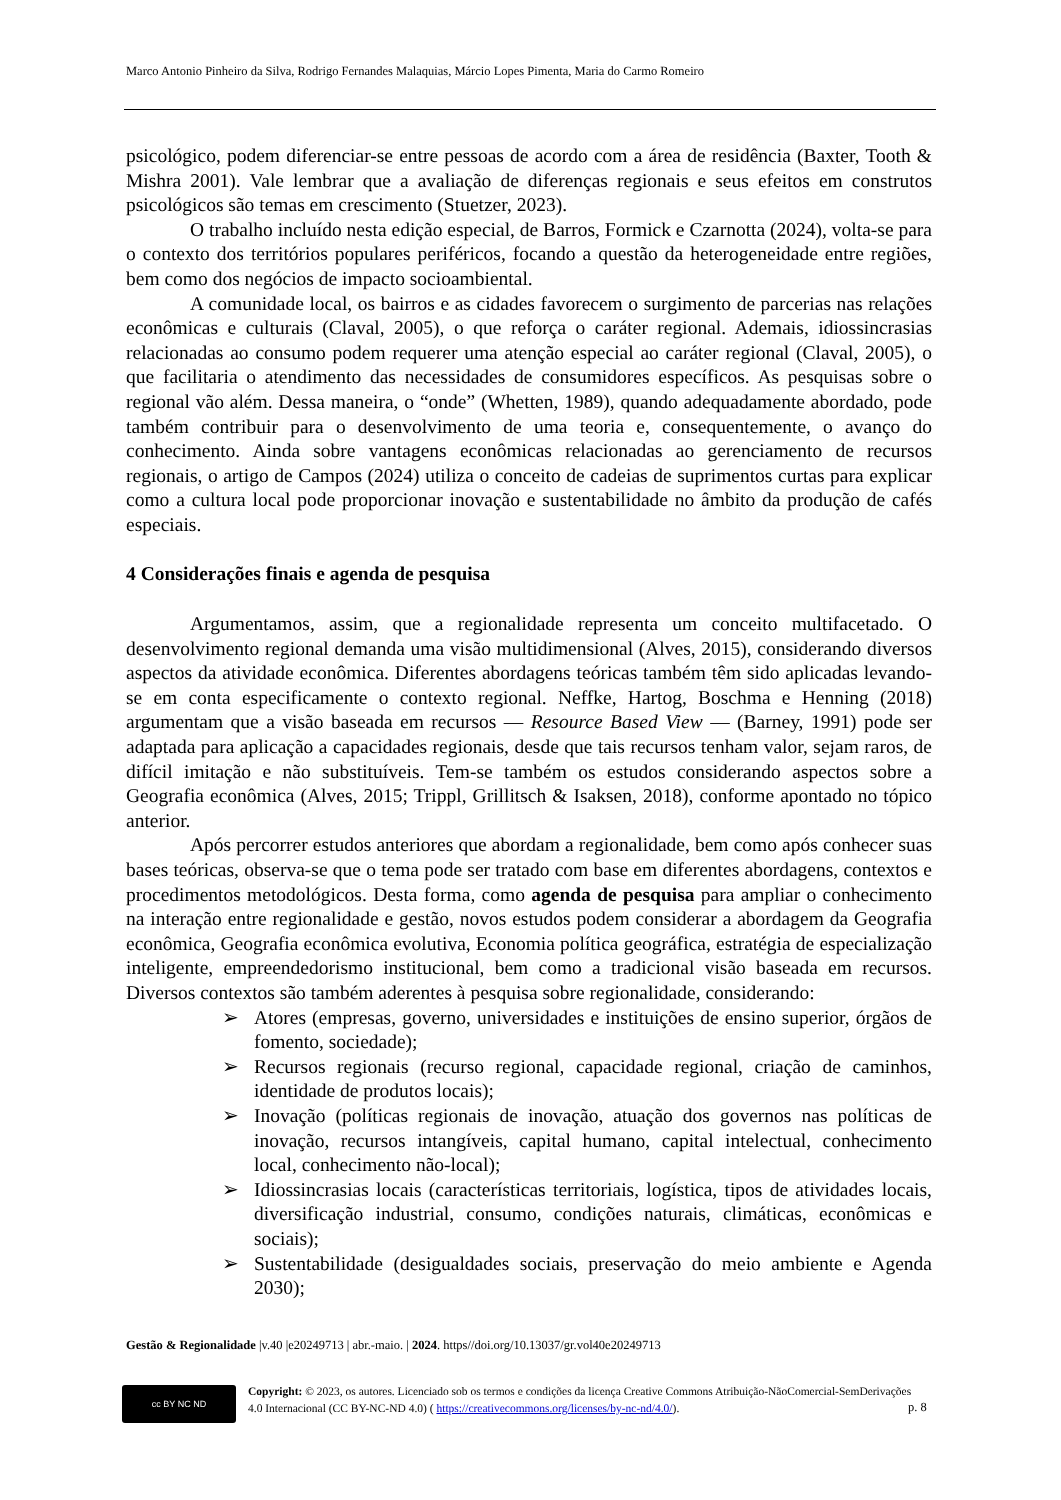Marco Antonio Pinheiro da Silva, Rodrigo Fernandes Malaquias, Márcio Lopes Pimenta, Maria do Carmo Romeiro
psicológico, podem diferenciar-se entre pessoas de acordo com a área de residência (Baxter, Tooth & Mishra 2001). Vale lembrar que a avaliação de diferenças regionais e seus efeitos em construtos psicológicos são temas em crescimento (Stuetzer, 2023).
O trabalho incluído nesta edição especial, de Barros, Formick e Czarnotta (2024), volta-se para o contexto dos territórios populares periféricos, focando a questão da heterogeneidade entre regiões, bem como dos negócios de impacto socioambiental.
A comunidade local, os bairros e as cidades favorecem o surgimento de parcerias nas relações econômicas e culturais (Claval, 2005), o que reforça o caráter regional. Ademais, idiossincrasias relacionadas ao consumo podem requerer uma atenção especial ao caráter regional (Claval, 2005), o que facilitaria o atendimento das necessidades de consumidores específicos. As pesquisas sobre o regional vão além. Dessa maneira, o “onde” (Whetten, 1989), quando adequadamente abordado, pode também contribuir para o desenvolvimento de uma teoria e, consequentemente, o avanço do conhecimento. Ainda sobre vantagens econômicas relacionadas ao gerenciamento de recursos regionais, o artigo de Campos (2024) utiliza o conceito de cadeias de suprimentos curtas para explicar como a cultura local pode proporcionar inovação e sustentabilidade no âmbito da produção de cafés especiais.
4 Considerações finais e agenda de pesquisa
Argumentamos, assim, que a regionalidade representa um conceito multifacetado. O desenvolvimento regional demanda uma visão multidimensional (Alves, 2015), considerando diversos aspectos da atividade econômica. Diferentes abordagens teóricas também têm sido aplicadas levando-se em conta especificamente o contexto regional. Neffke, Hartog, Boschma e Henning (2018) argumentam que a visão baseada em recursos — Resource Based View — (Barney, 1991) pode ser adaptada para aplicação a capacidades regionais, desde que tais recursos tenham valor, sejam raros, de difícil imitação e não substituíveis. Tem-se também os estudos considerando aspectos sobre a Geografia econômica (Alves, 2015; Trippl, Grillitsch & Isaksen, 2018), conforme apontado no tópico anterior.
Após percorrer estudos anteriores que abordam a regionalidade, bem como após conhecer suas bases teóricas, observa-se que o tema pode ser tratado com base em diferentes abordagens, contextos e procedimentos metodológicos. Desta forma, como agenda de pesquisa para ampliar o conhecimento na interação entre regionalidade e gestão, novos estudos podem considerar a abordagem da Geografia econômica, Geografia econômica evolutiva, Economia política geográfica, estratégia de especialização inteligente, empreendedorismo institucional, bem como a tradicional visão baseada em recursos. Diversos contextos são também aderentes à pesquisa sobre regionalidade, considerando:
➢ Atores (empresas, governo, universidades e instituições de ensino superior, órgãos de fomento, sociedade);
➢ Recursos regionais (recurso regional, capacidade regional, criação de caminhos, identidade de produtos locais);
➢ Inovação (políticas regionais de inovação, atuação dos governos nas políticas de inovação, recursos intangíveis, capital humano, capital intelectual, conhecimento local, conhecimento não-local);
➢ Idiossincrasias locais (características territoriais, logística, tipos de atividades locais, diversificação industrial, consumo, condições naturais, climáticas, econômicas e sociais);
➢ Sustentabilidade (desigualdades sociais, preservação do meio ambiente e Agenda 2030);
Gestão & Regionalidade |v.40 |e20249713 | abr.-maio. | 2024. https//doi.org/10.13037/gr.vol40e20249713
cc BY NC ND
Copyright: © 2023, os autores. Licenciado sob os termos e condições da licença Creative Commons Atribuição-NãoComercial-SemDerivações 4.0 Internacional (CC BY-NC-ND 4.0) ( https://creativecommons.org/licenses/by-nc-nd/4.0/).
p. 8